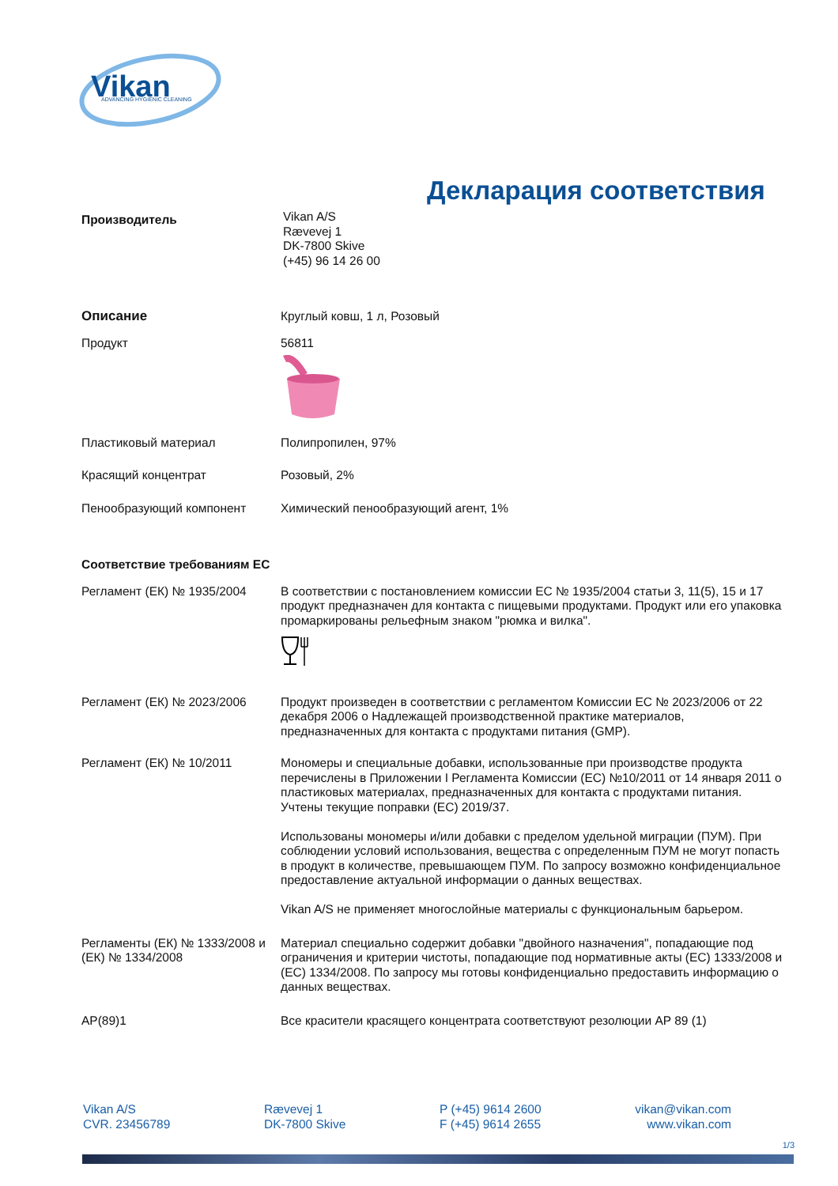Vikan
ADVANCING HYGIENIC CLEANING
Декларация соответствия
Производитель
Vikan A/S
Rævevej 1
DK-7800 Skive
(+45) 96 14 26 00
Описание Круглый ковш, 1 л, Розовый
Продукт 56811
Пластиковый материал Полипропилен, 97%
Красящий концентрат Розовый, 2%
Пенообразующий компонент Химический пенообразующий агент, 1%
Соответствие требованиям ЕС
Регламент (ЕК) № 1935/2004 В соответствии с постановлением комиссии ЕС № 1935/2004 статьи 3, 11(5), 15 и 17 продукт предназначен для контакта с пищевыми продуктами. Продукт или его упаковка промаркированы рельефным знаком "рюмка и вилка".
Регламент (ЕК) № 2023/2006 Продукт произведен в соответствии с регламентом Комиссии ЕС № 2023/2006 от 22 декабря 2006 о Надлежащей производственной практике материалов, предназначенных для контакта с продуктами питания (GMP).
Регламент (ЕК) № 10/2011 Мономеры и специальные добавки, использованные при производстве продукта перечислены в Приложении I Регламента Комиссии (ЕС) №10/2011 от 14 января 2011 о пластиковых материалах, предназначенных для контакта с продуктами питания. Учтены текущие поправки (EC) 2019/37.
Использованы мономеры и/или добавки с пределом удельной миграции (ПУМ). При соблюдении условий использования, вещества с определенным ПУМ не могут попасть в продукт в количестве, превышающем ПУМ. По запросу возможно конфиденциальное предоставление актуальной информации о данных веществах.
Vikan A/S не применяет многослойные материалы с функциональным барьером.
Регламенты (ЕК) № 1333/2008 и (ЕК) № 1334/2008
Материал специально содержит добавки "двойного назначения", попадающие под ограничения и критерии чистоты, попадающие под нормативные акты (EC) 1333/2008 и (EC) 1334/2008. По запросу мы готовы конфиденциально предоставить информацию о данных веществах.
AP(89)1 Все красители красящего концентрата соответствуют резолюции AP 89 (1)
Vikan A/S
CVR. 23456789
Rævevej 1
DK-7800 Skive
P (+45) 9614 2600
F (+45) 9614 2655
vikan@vikan.com
www.vikan.com
1/3